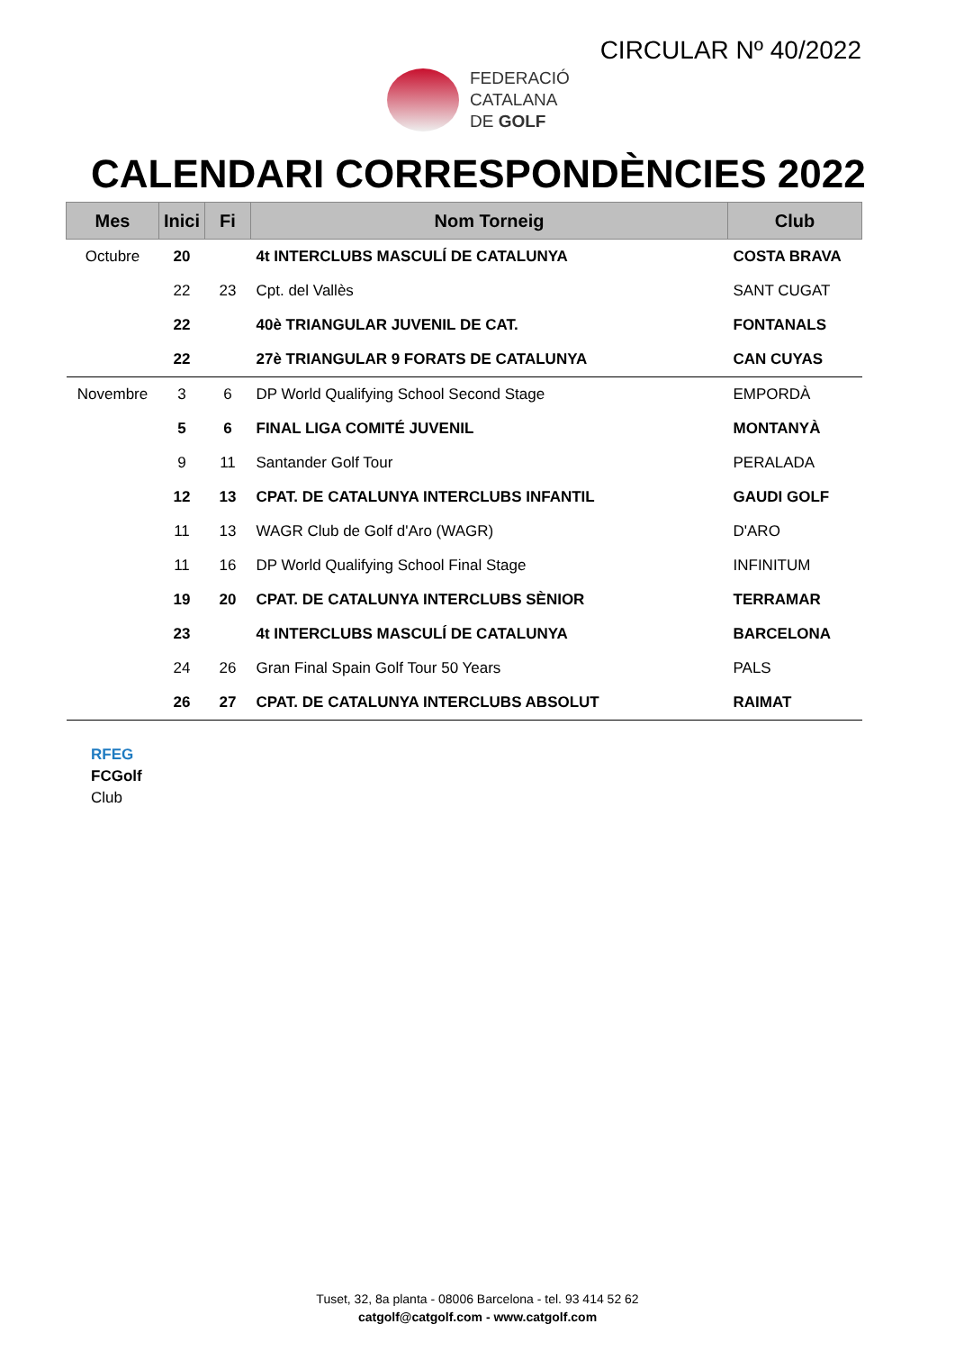CIRCULAR Nº 40/2022
FEDERACIÓ
CATALANA
DE GOLF
CALENDARI CORRESPONDÈNCIES 2022
| Mes | Inici | Fi | Nom Torneig | Club |
| --- | --- | --- | --- | --- |
| Octubre | 20 | | 4t INTERCLUBS MASCULÍ DE CATALUNYA | COSTA BRAVA |
| | 22 | 23 | Cpt. del Vallès | SANT CUGAT |
| | 22 | | 40è TRIANGULAR JUVENIL DE CAT. | FONTANALS |
| | 22 | | 27è TRIANGULAR 9 FORATS DE CATALUNYA | CAN CUYAS |
| Novembre | 3 | 6 | DP World Qualifying School Second Stage | EMPORDÀ |
| | 5 | 6 | FINAL LIGA COMITÉ JUVENIL | MONTANYÀ |
| | 9 | 11 | Santander Golf Tour | PERALADA |
| | 12 | 13 | CPAT. DE CATALUNYA INTERCLUBS INFANTIL | GAUDI GOLF |
| | 11 | 13 | WAGR Club de Golf d'Aro (WAGR) | D'ARO |
| | 11 | 16 | DP World Qualifying School Final Stage | INFINITUM |
| | 19 | 20 | CPAT. DE CATALUNYA INTERCLUBS SÈNIOR | TERRAMAR |
| | 23 | | 4t INTERCLUBS MASCULÍ DE CATALUNYA | BARCELONA |
| | 24 | 26 | Gran Final Spain Golf Tour 50 Years | PALS |
| | 26 | 27 | CPAT. DE CATALUNYA INTERCLUBS ABSOLUT | RAIMAT |
RFEG
FCGolf
Club
Tuset, 32, 8a planta - 08006 Barcelona - tel. 93 414 52 62
catgolf@catgolf.com - www.catgolf.com